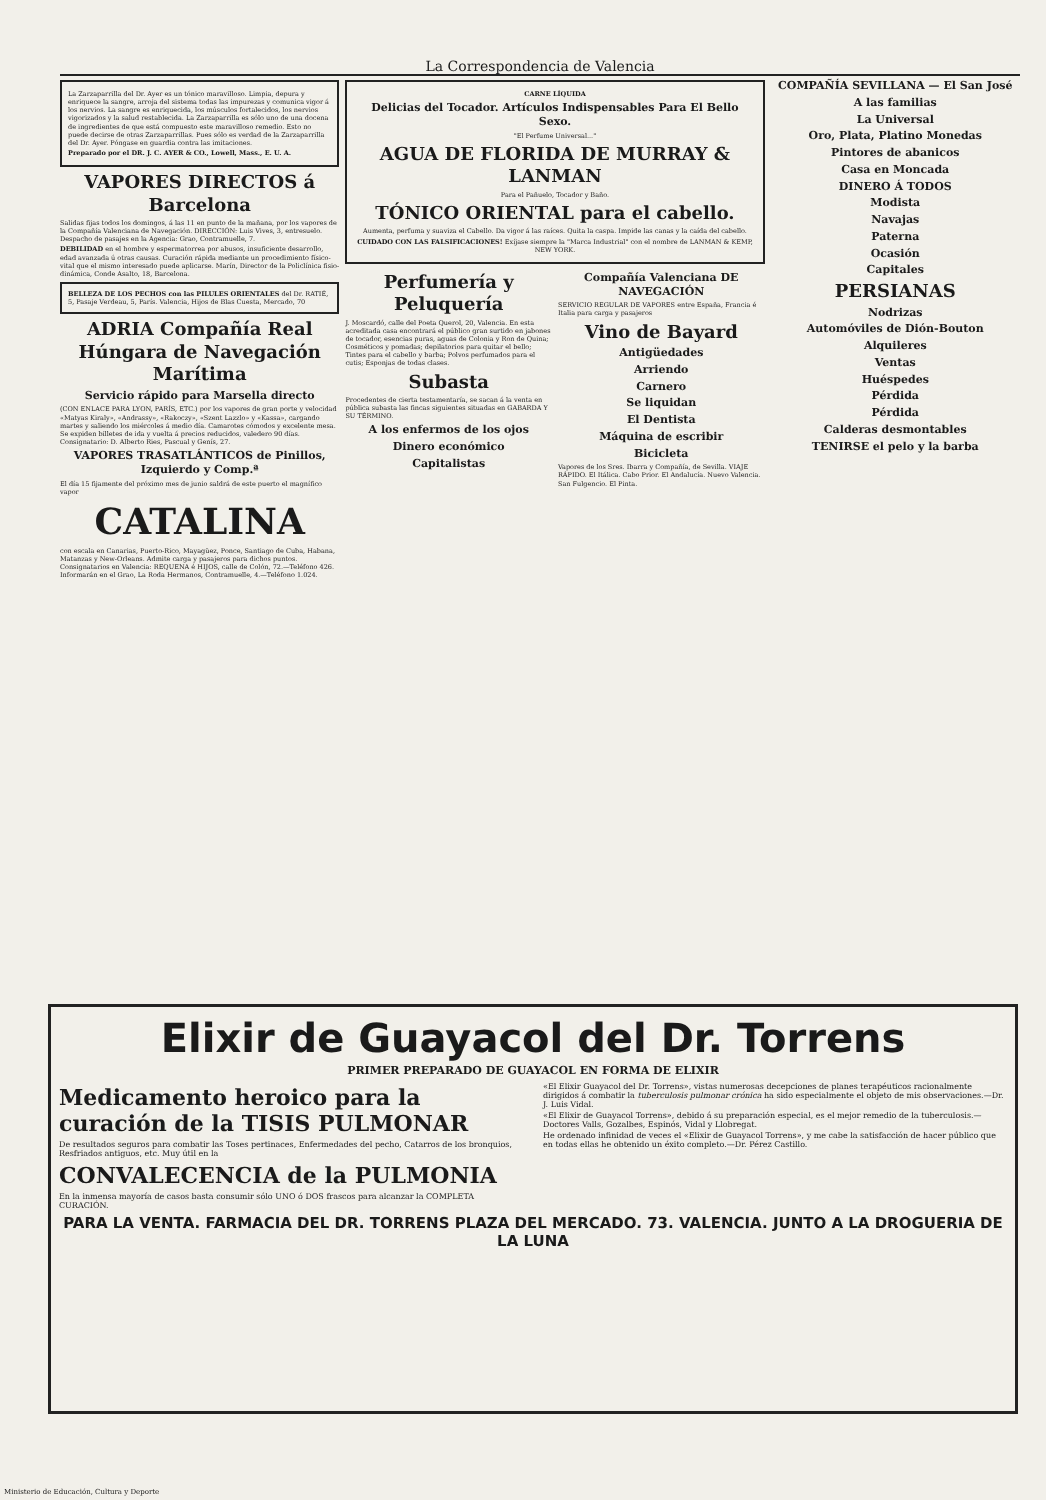La Correspondencia de Valencia
La Zarzaparrilla del Dr. Ayer es un tónico maravilloso. Limpia, depura y enriquece la sangre, arroja del sistema todas las impurezas y comunica vigor á los nervios. La sangre es enriquecida, los músculos fortalecidos, los nervios vigorizados y la salud restablecida. La Zarzaparrilla es sólo uno de una docena de ingredientes de que está compuesto este maravilloso remedio. Esto no puede decirse de otras Zarzaparrillas. Pues sólo es verdad de la Zarzaparrilla del Dr. Ayer. Póngase en guardia contra las imitaciones.
Preparado por el DR. J. C. AYER & CO., Lowell, Mass., E. U. A.
VAPORES DIRECTOS á Barcelona
Salidas fijas todos los domingos, á las 11 en punto de la mañana, por los vapores de la Compañía Valenciana de Navegación. DIRECCIÓN: Luis Vives, 3, entresuelo. Despacho de pasajes en la Agencia: Grao, Contramuelle, 7.
DEBILIDAD en el hombre y espermatorrea por abusos, insuficiente desarrollo, edad avanzada ú otras causas. Curación rápida mediante un procedimiento físico-vital que el mismo interesado puede aplicarse. Marín, Director de la Policlínica fisio-dinámica, Conde Asalto, 18, Barcelona.
BELLEZA DE LOS PECHOS con las PILULES ORIENTALES del Dr. RATIÉ, 5, Pasaje Verdeau, 5, París. Valencia, Hijos de Blas Cuesta, Mercado, 70
ADRIA Compañía Real Húngara de Navegación Marítima
Servicio rápido para Marsella directo
(CON ENLACE PARA LYON, PARÍS, ETC.) por los vapores de gran porte y velocidad «Matyas Kiraly», «Andrassy», «Rakoczy», «Szent Lazzlo» y «Kassa», cargando martes y saliendo los miércoles á medio día. Camarotes cómodos y excelente mesa. Se expiden billetes de ida y vuelta á precios reducidos, valedero 90 días. Consignatario: D. Alberto Ries, Pascual y Genís, 27.
VAPORES TRASATLÁNTICOS de Pinillos, Izquierdo y Comp.ª
El día 15 fijamente del próximo mes de junio saldrá de este puerto el magnífico vapor
CATALINA
con escala en Canarias, Puerto-Rico, Mayagüez, Ponce, Santiago de Cuba, Habana, Matanzas y New-Orleans. Admite carga y pasajeros para dichos puntos. Consignatarios en Valencia: REQUENA é HIJOS, calle de Colón, 72.—Teléfono 426. Informarán en el Grao, La Roda Hermanos, Contramuelle, 4.—Teléfono 1.024.
CARNE LÍQUIDA
Delicias del Tocador. Artículos Indispensables Para El Bello Sexo.
"El Perfume Universal..."
AGUA DE FLORIDA DE MURRAY & LANMAN
Para el Pañuelo, Tocador y Baño.
TÓNICO ORIENTAL para el cabello.
Aumenta, perfuma y suaviza el Cabello. Da vigor á las raíces. Quita la caspa. Impide las canas y la caída del cabello.
CUIDADO CON LAS FALSIFICACIONES! Exíjase siempre la "Marca Industrial" con el nombre de LANMAN & KEMP, NEW YORK.
Perfumería y Peluquería
J. Moscardó, calle del Poeta Querol, 20, Valencia. En esta acreditada casa encontrará el público gran surtido en jabones de tocador, esencias puras, aguas de Colonia y Ron de Quina; Cosméticos y pomadas; depilatorios para quitar el bello; Tintes para el cabello y barba; Polvos perfumados para el cutis; Esponjas de todas clases.
Subasta
Procedentes de cierta testamentaría, se sacan á la venta en pública subasta las fincas siguientes situadas en GABARDA Y SU TÉRMINO.
A los enfermos de los ojos
Dinero económico
Capitalistas
Compañía Valenciana DE NAVEGACIÓN
SERVICIO REGULAR DE VAPORES entre España, Francia é Italia para carga y pasajeros
Vino de Bayard
Antigüedades
Arriendo
Carnero
Se liquidan
El Dentista
Máquina de escribir
Bicicleta
Vapores de los Sres. Ibarra y Compañía, de Sevilla. VIAJE RÁPIDO. El Itálica. Cabo Prior. El Andalucía. Nuevo Valencia. San Fulgencio. El Pinta.
COMPAÑÍA SEVILLANA — El San José
A las familias
La Universal
Oro, Plata, Platino Monedas
Pintores de abanicos
Casa en Moncada
DINERO Á TODOS
Modista
Navajas
Paterna
Ocasión
Capitales
PERSIANAS
Nodrizas
Automóviles de Dión-Bouton
Alquileres
Ventas
Huéspedes
Pérdida
Pérdida
Calderas desmontables
TENIRSE el pelo y la barba
Elixir de Guayacol del Dr. Torrens
PRIMER PREPARADO DE GUAYACOL EN FORMA DE ELIXIR
Medicamento heroico para la curación de la TISIS PULMONAR
De resultados seguros para combatir las Toses pertinaces, Enfermedades del pecho, Catarros de los bronquios, Resfriados antiguos, etc. Muy útil en la
CONVALECENCIA de la PULMONIA
En la inmensa mayoría de casos basta consumir sólo UNO ó DOS frascos para alcanzar la COMPLETA CURACIÓN.
«El Elixir Guayacol del Dr. Torrens», vistas numerosas decepciones de planes terapéuticos racionalmente dirigidos á combatir la tuberculosis pulmonar crónica ha sido especialmente el objeto de mis observaciones.—Dr. J. Luis Vidal.
«El Elixir de Guayacol Torrens», debido á su preparación especial, es el mejor remedio de la tuberculosis.—Doctores Valls, Gozalbes, Espinós, Vidal y Llobregat.
He ordenado infinidad de veces el «Elixir de Guayacol Torrens», y me cabe la satisfacción de hacer público que en todas ellas he obtenido un éxito completo.—Dr. Pérez Castillo.
PARA LA VENTA. FARMACIA DEL DR. TORRENS PLAZA DEL MERCADO. 73. VALENCIA. JUNTO A LA DROGUERIA DE LA LUNA
Ministerio de Educación, Cultura y Deporte